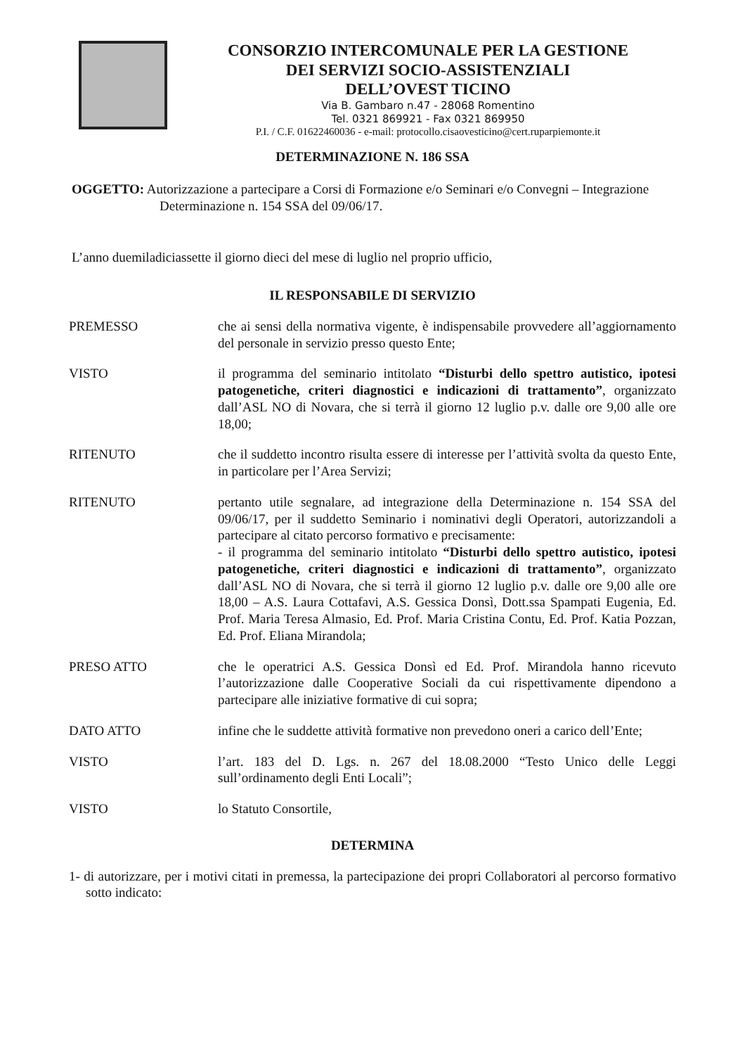CONSORZIO INTERCOMUNALE PER LA GESTIONE
DEI SERVIZI SOCIO-ASSISTENZIALI
DELL’OVEST TICINO
Via B. Gambaro n.47 - 28068 Romentino
Tel. 0321 869921 - Fax 0321 869950
P.I. / C.F. 01622460036 - e-mail: protocollo.cisaovesticino@cert.ruparpiemonte.it
DETERMINAZIONE N. 186 SSA
OGGETTO: Autorizzazione a partecipare a Corsi di Formazione e/o Seminari e/o Convegni – Integrazione Determinazione n. 154 SSA del 09/06/17.
L’anno duemiladiciassette il giorno dieci del mese di luglio nel proprio ufficio,
IL RESPONSABILE DI SERVIZIO
PREMESSO che ai sensi della normativa vigente, è indispensabile provvedere all’aggiornamento del personale in servizio presso questo Ente;
VISTO il programma del seminario intitolato “Disturbi dello spettro autistico, ipotesi patogenetiche, criteri diagnostici e indicazioni di trattamento”, organizzato dall’ASL NO di Novara, che si terrà il giorno 12 luglio p.v. dalle ore 9,00 alle ore 18,00;
RITENUTO che il suddetto incontro risulta essere di interesse per l’attività svolta da questo Ente, in particolare per l’Area Servizi;
RITENUTO pertanto utile segnalare, ad integrazione della Determinazione n. 154 SSA del 09/06/17, per il suddetto Seminario i nominativi degli Operatori, autorizzandoli a partecipare al citato percorso formativo e precisamente:
- il programma del seminario intitolato “Disturbi dello spettro autistico, ipotesi patogenetiche, criteri diagnostici e indicazioni di trattamento”, organizzato dall’ASL NO di Novara, che si terrà il giorno 12 luglio p.v. dalle ore 9,00 alle ore 18,00 – A.S. Laura Cottafavi, A.S. Gessica Donsì, Dott.ssa Spampati Eugenia, Ed. Prof. Maria Teresa Almasio, Ed. Prof. Maria Cristina Contu, Ed. Prof. Katia Pozzan, Ed. Prof. Eliana Mirandola;
PRESO ATTO che le operatrici A.S. Gessica Donsì ed Ed. Prof. Mirandola hanno ricevuto l’autorizzazione dalle Cooperative Sociali da cui rispettivamente dipendono a partecipare alle iniziative formative di cui sopra;
DATO ATTO infine che le suddette attività formative non prevedono oneri a carico dell’Ente;
VISTO l’art. 183 del D. Lgs. n. 267 del 18.08.2000 “Testo Unico delle Leggi sull’ordinamento degli Enti Locali”;
VISTO lo Statuto Consortile,
DETERMINA
1- di autorizzare, per i motivi citati in premessa, la partecipazione dei propri Collaboratori al percorso formativo sotto indicato: